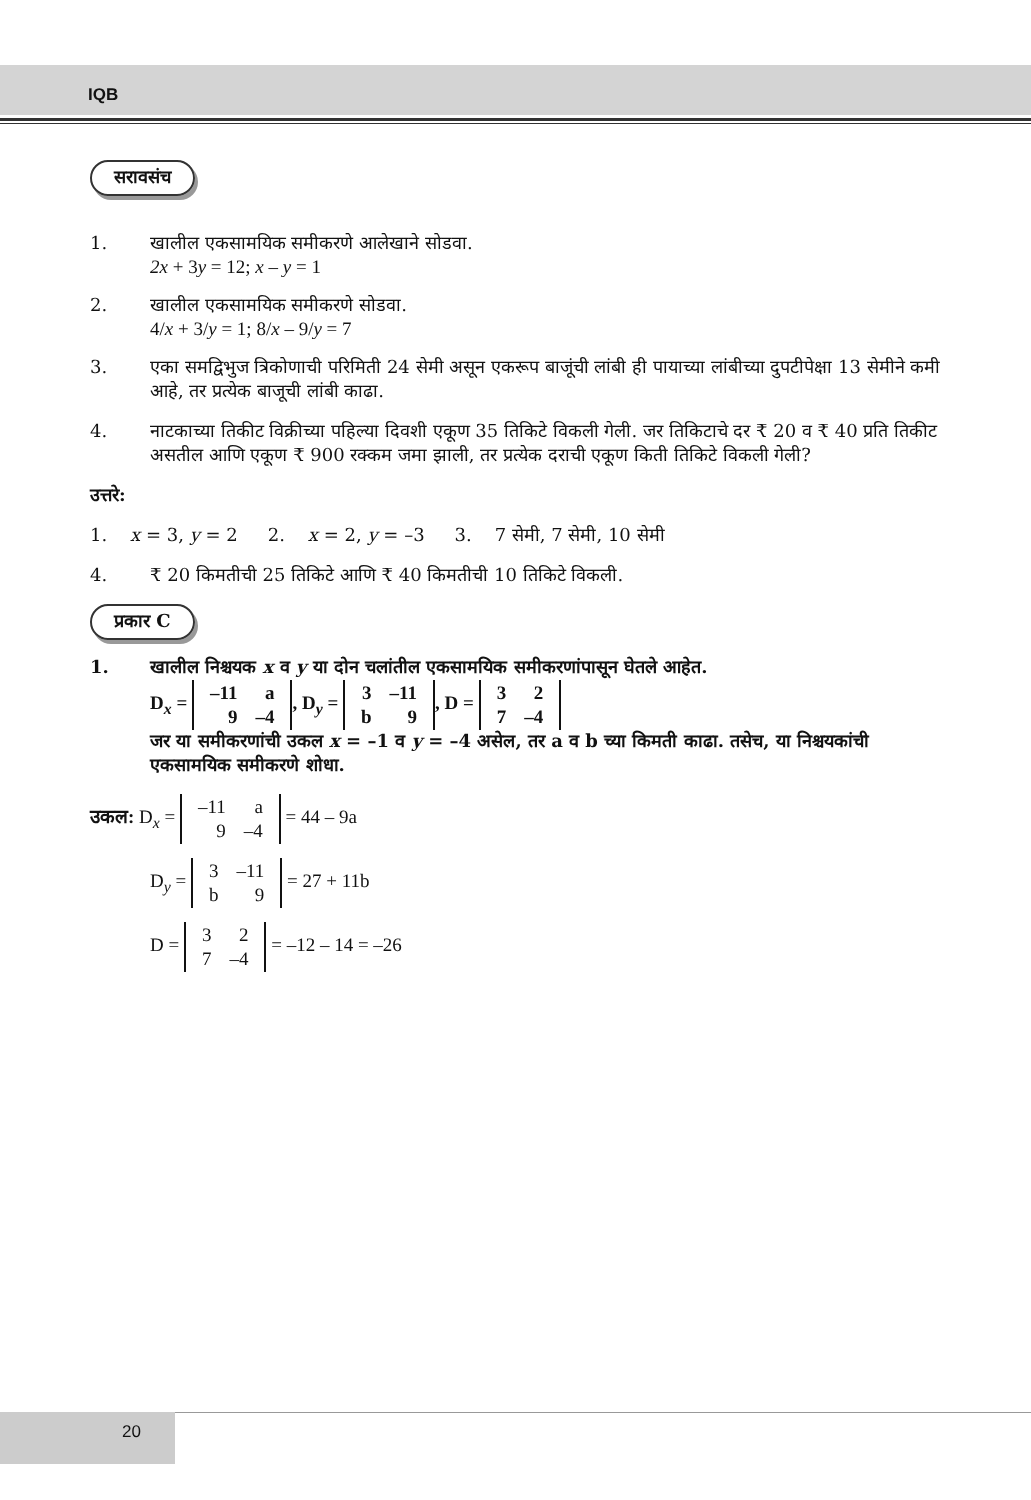IQB
सरावसंच
1. खालील एकसामयिक समीकरणे आलेखाने सोडवा.
2x + 3y = 12; x – y = 1
2. खालील एकसामयिक समीकरणे सोडवा.
4/x + 3/y = 1; 8/x – 9/y = 7
3. एका समद्विभुज त्रिकोणाची परिमिती 24 सेमी असून एकरूप बाजूंची लांबी ही पायाच्या लांबीच्या दुपटीपेक्षा 13 सेमीने कमी आहे, तर प्रत्येक बाजूची लांबी काढा.
4. नाटकाच्या तिकीट विक्रीच्या पहिल्या दिवशी एकूण 35 तिकिटे विकली गेली. जर तिकिटाचे दर ₹ 20 व ₹ 40 प्रति तिकीट असतील आणि एकूण ₹ 900 रक्कम जमा झाली, तर प्रत्येक दराची एकूण किती तिकिटे विकली गेली?
उत्तरे:
1. x = 3, y = 2 2. x = 2, y = –3 3. 7 सेमी, 7 सेमी, 10 सेमी
4. ₹ 20 किमतीची 25 तिकिटे आणि ₹ 40 किमतीची 10 तिकिटे विकली.
प्रकार C
1. खालील निश्चयक x व y या दोन चलांतील एकसामयिक समीकरणांपासून घेतले आहेत.
D<sub>x</sub> =
| –11 | a |
| 9 | –4 |
, D<sub>y</sub> =
| 3 | –11 |
| b | 9 |
, D =
| 3 | 2 |
| 7 | –4 |
जर या समीकरणांची उकल x = –1 व y = –4 असेल, तर a व b च्या किमती काढा. तसेच, या निश्चयकांची एकसामयिक समीकरणे शोधा.
उकल: D<sub>x</sub> =
| –11 | a |
| 9 | –4 |
= 44 – 9a
D<sub>y</sub> =
| 3 | –11 |
| b | 9 |
= 27 + 11b
D =
| 3 | 2 |
| 7 | –4 |
= –12 – 14 = –26
20